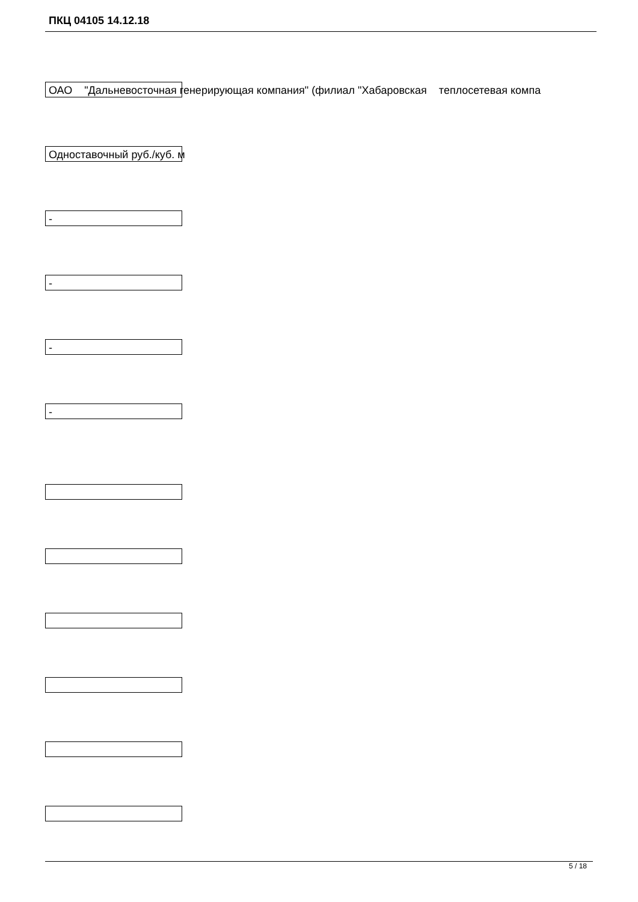ПКЦ 04105 14.12.18
ОАО "Дальневосточная генерирующая компания" (филиал "Хабаровская теплосетевая компа
Одноставочный руб./куб. м
-
-
-
-
5 / 18